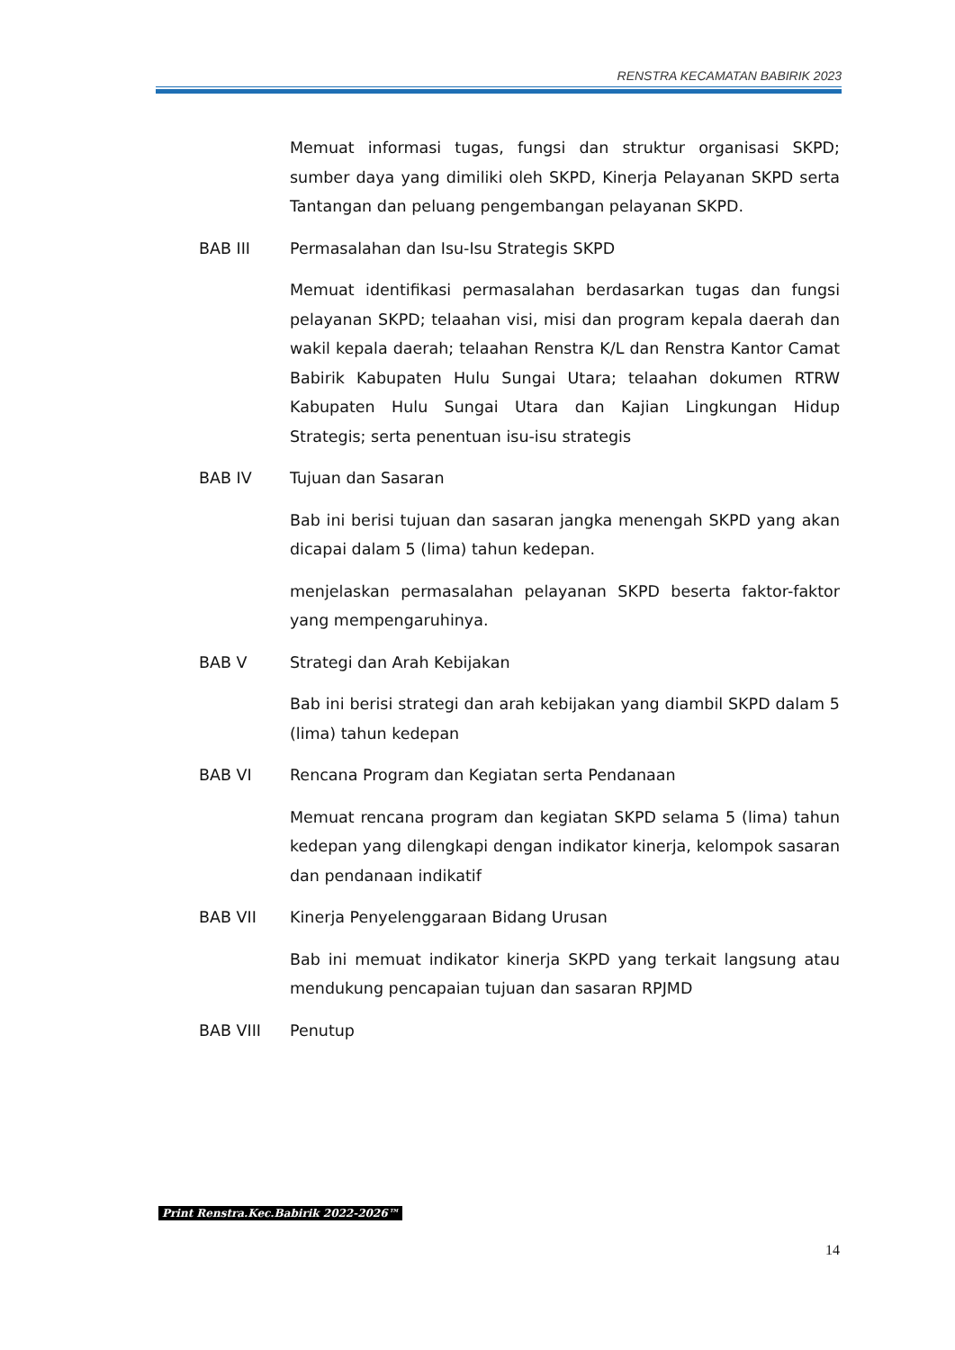RENSTRA KECAMATAN BABIRIK 2023
Memuat informasi tugas, fungsi dan struktur organisasi SKPD; sumber daya yang dimiliki oleh SKPD, Kinerja Pelayanan SKPD serta Tantangan dan peluang pengembangan pelayanan SKPD.
BAB III Permasalahan dan Isu-Isu Strategis SKPD
Memuat identifikasi permasalahan berdasarkan tugas dan fungsi pelayanan SKPD; telaahan visi, misi dan program kepala daerah dan wakil kepala daerah; telaahan Renstra K/L dan Renstra Kantor Camat Babirik Kabupaten Hulu Sungai Utara; telaahan dokumen RTRW Kabupaten Hulu Sungai Utara dan Kajian Lingkungan Hidup Strategis; serta penentuan isu-isu strategis
BAB IV Tujuan dan Sasaran
Bab ini berisi tujuan dan sasaran jangka menengah SKPD yang akan dicapai dalam 5 (lima) tahun kedepan.
menjelaskan permasalahan pelayanan SKPD beserta faktor-faktor yang mempengaruhinya.
BAB V Strategi dan Arah Kebijakan
Bab ini berisi strategi dan arah kebijakan yang diambil SKPD dalam 5 (lima) tahun kedepan
BAB VI Rencana Program dan Kegiatan serta Pendanaan
Memuat rencana program dan kegiatan SKPD selama 5 (lima) tahun kedepan yang dilengkapi dengan indikator kinerja, kelompok sasaran dan pendanaan indikatif
BAB VII Kinerja Penyelenggaraan Bidang Urusan
Bab ini memuat indikator kinerja SKPD yang terkait langsung atau mendukung pencapaian tujuan dan sasaran RPJMD
BAB VIII Penutup
Print Renstra.Kec.Babirik 2022-2026™
14